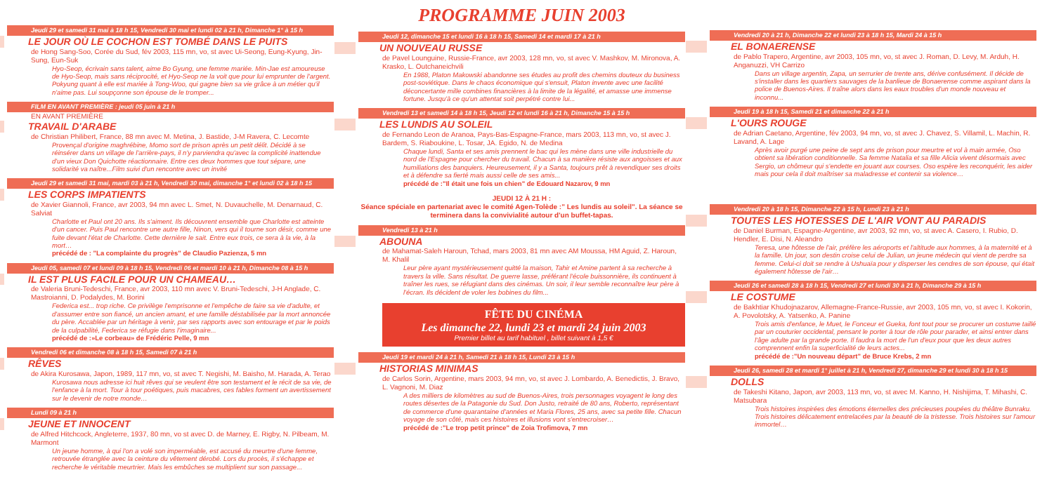Jeudi 29 et samedi 31 mai à 18 h 15, Vendredi 30 mai et lundi 02 à 21 h, Dimanche 1° à 15 h
LE JOUR OÙ LE COCHON EST TOMBÉ DANS LE PUITS
de Hong Sang-Soo, Corée du Sud, fév 2003, 115 mn, vo, st avec Ui-Seong, Eung-Kyung, Jin-Sung, Eun-Suk
Hyo-Seop, écrivain sans talent, aime Bo Gyung, une femme mariée. Min-Jae est amoureuse de Hyo-Seop, mais sans réciprocité, et Hyo-Seop ne la voit que pour lui emprunter de l'argent. Pokyung quant à elle est mariée à Tong-Woo, qui gagne bien sa vie grâce à un métier qu'il n'aime pas. Lui soupçonne son épouse de le tromper...
FILM EN AVANT PREMIÈRE : jeudi 05 juin à 21 h
EN AVANT PREMIÈRE
TRAVAIL D'ARABE
de Christian Philibert, France, 88 mn avec M. Metina, J. Bastide, J-M Ravera, C. Lecomte
Provençal d'origine maghrébine, Momo sort de prison après un petit délit. Décidé à se réinsérer dans un village de l'arrière-pays, il n'y parviendra qu'avec la complicité inattendue d'un vieux Don Quichotte réactionnaire. Entre ces deux hommes que tout sépare, une solidarité va naître...Film suivi d'un rencontre avec un invité
Jeudi 29 et samedi 31 mai, mardi 03 à 21 h, Vendredi 30 mai, dimanche 1° et lundi 02 à 18 h 15
LES CORPS IMPATIENTS
de Xavier Giannoli, France, avr 2003, 94 mn avec L. Smet, N. Duvauchelle, M. Denarnaud, C. Salviat
Charlotte et Paul ont 20 ans. Ils s'aiment. Ils découvrent ensemble que Charlotte est atteinte d'un cancer. Puis Paul rencontre une autre fille, Ninon, vers qui il tourne son désir, comme une fuite devant l'état de Charlotte. Cette dernière le sait. Entre eux trois, ce sera à la vie, à la mort…
précédé de : "La complainte du progrès" de Claudio Pazienza, 5 mn
Jeudi 05, samedi 07 et lundi 09 à 18 h 15, Vendredi 06 et mardi 10 à 21 h, Dimanche 08 à 15 h
IL EST PLUS FACILE POUR UN CHAMEAU…
de Valeria Bruni-Tedeschi, France, avr 2003, 110 mn avec V. Bruni-Tedeschi, J-H Anglade, C. Mastroianni, D. Podalydes, M. Borini
Federica est... trop riche. Ce privilège l'emprisonne et l'empêche de faire sa vie d'adulte, et d'assumer entre son fiancé, un ancien amant, et une famille déstabilisée par la mort annoncée du père. Accablée par un héritage à venir, par ses rapports avec son entourage et par le poids de la culpabilité, Federica se réfugie dans l'imaginaire...
précédé de :»Le corbeau» de Frédéric Pelle, 9 mn
Vendredi 06 et dimanche 08 à 18 h 15, Samedi 07 à 21 h
RÊVES
de Akira Kurosawa, Japon, 1989, 117 mn, vo, st avec T. Negishi, M. Baisho, M. Harada, A. Terao
Kurosawa nous adresse ici huit rêves qui se veulent être son testament et le récit de sa vie, de l'enfance à la mort. Tour à tour poétiques, puis macabres, ces fables forment un avertissement sur le devenir de notre monde…
Lundi 09 à 21 h
JEUNE ET INNOCENT
de Alfred Hitchcock, Angleterre, 1937, 80 mn, vo st avec D. de Marney, E. Rigby, N. Pilbeam, M. Marmont
Un jeune homme, à qui l'on a volé son imperméable, est accusé du meurtre d'une femme, retrouvée étranglée avec la ceinture du vêtement dérobé. Lors du procès, il s'échappe et recherche le véritable meurtrier. Mais les embûches se multiplient sur son passage...
PROGRAMME JUIN 2003
Jeudi 12, dimanche 15 et lundi 16 à 18 h 15, Samedi 14 et mardi 17 à 21 h
UN NOUVEAU RUSSE
de Pavel Lounguine, Russie-France, avr 2003, 128 mn, vo, st avec V. Mashkov, M. Mironova, A. Krasko, L. Outchaneichvili
En 1988, Platon Makowski abandonne ses études au profit des chemins douteux du business post-soviétique. Dans le chaos économique qui s'ensuit, Platon invente avec une facilité déconcertante mille combines financières à la limite de la légalité, et amasse une immense fortune. Jusqu'à ce qu'un attentat soit perpétré contre lui...
Vendredi 13 et samedi 14 à 18 h 15, Jeudi 12 et lundi 16 à 21 h, Dimanche 15 à 15 h
LES LUNDIS AU SOLEIL
de Fernando Leon de Aranoa, Pays-Bas-Espagne-France, mars 2003, 113 mn, vo, st avec J. Bardem, S. Riaboukine, L. Tosar, JA. Egido, N. de Medina
Chaque lundi, Santa et ses amis prennent le bac qui les mène dans une ville industrielle du nord de l'Espagne pour chercher du travail. Chacun à sa manière résiste aux angoisses et aux humiliations des banquiers. Heureusement, il y a Santa, toujours prêt à revendiquer ses droits et à défendre sa fierté mais aussi celle de ses amis...
précédé de :"Il était une fois un chien" de Edouard Nazarov, 9 mn
JEUDI 12 À 21 H :
Séance spéciale en partenariat avec le comité Agen-Tolède :" Les lundis au soleil". La séance se terminera dans la convivialité autour d'un buffet-tapas.
Vendredi 13 à 21 h
ABOUNA
de Mahamat-Saleh Haroun, Tchad, mars 2003, 81 mn avec AM Moussa, HM Aguid, Z. Haroun, M. Khalil
Leur père ayant mystérieusement quitté la maison, Tahir et Amine partent à sa recherche à travers la ville. Sans résultat. De guerre lasse, préférant l'école buissonnière, ils continuent à traîner les rues, se réfugiant dans des cinémas. Un soir, il leur semble reconnaître leur père à l'écran. Ils décident de voler les bobines du film...
FÊTE DU CINÉMA
Les dimanche 22, lundi 23 et mardi 24 juin 2003
Premier billet au tarif habituel , billet suivant à 1,5 €
Jeudi 19 et mardi 24 à 21 h, Samedi 21 à 18 h 15, Lundi 23 à 15 h
HISTORIAS MINIMAS
de Carlos Sorin, Argentine, mars 2003, 94 mn, vo, st avec J. Lombardo, A. Benedictis, J. Bravo, L. Vagnoni, M. Diaz
A des milliers de kilomètres au sud de Buenos-Aires, trois personnages voyagent le long des routes désertes de la Patagonie du Sud. Don Justo, retraité de 80 ans, Roberto, représentant de commerce d'une quarantaine d'années et Maria Flores, 25 ans, avec sa petite fille. Chacun voyage de son côté, mais ces histoires et illusions vont s'entrecroiser…
précédé de :"Le trop petit prince" de Zoia Trofimova, 7 mn
Vendredi 20 à 21 h, Dimanche 22 et lundi 23 à 18 h 15, Mardi 24 à 15 h
EL BONAERENSE
de Pablo Trapero, Argentine, avr 2003, 105 mn, vo, st avec J. Roman, D. Levy, M. Arduh, H. Anganuzzi, VH Carrizo
Dans un village argentin, Zapa, un serrurier de trente ans, dérive confusément. Il décide de s'installer dans les quartiers sauvages de la banlieue de Bonaerense comme aspirant dans la police de Buenos-Aires. Il traîne alors dans les eaux troubles d'un monde nouveau et inconnu...
Jeudi 19 à 18 h 15, Samedi 21 et dimanche 22 à 21 h
L'OURS ROUGE
de Adrian Caetano, Argentine, fév 2003, 94 mn, vo, st avec J. Chavez, S. Villamil, L. Machin, R. Lavand, A. Lage
Après avoir purgé une peine de sept ans de prison pour meurtre et vol à main armée, Oso obtient sa libération conditionnelle. Sa femme Natalia et sa fille Alicia vivent désormais avec Sergio, un chômeur qui s'endette en jouant aux courses. Oso espère les reconquérir, les aider mais pour cela il doit maîtriser sa maladresse et contenir sa violence…
Vendredi 20 à 18 h 15, Dimanche 22 à 15 h, Lundi 23 à 21 h
TOUTES LES HOTESSES DE L'AIR VONT AU PARADIS
de Daniel Burman, Espagne-Argentine, avr 2003, 92 mn, vo, st avec A. Casero, I. Rubio, D. Hendler, E. Disi, N. Aleandro
Teresa, une hôtesse de l'air, préfère les aéroports et l'altitude aux hommes, à la maternité et à la famille. Un jour, son destin croise celui de Julian, un jeune médecin qui vient de perdre sa femme. Celui-ci doit se rendre à Ushuaïa pour y disperser les cendres de son épouse, qui était également hôtesse de l'air…
Jeudi 26 et samedi 28 à 18 h 15, Vendredi 27 et lundi 30 à 21 h, Dimanche 29 à 15 h
LE COSTUME
de Bakhtiar Khudojnazarov, Allemagne-France-Russie, avr 2003, 105 mn, vo, st avec I. Kokorin, A. Povolotsky, A. Yatsenko, A. Panine
Trois amis d'enfance, le Muet, le Fonceur et Gueka, font tout pour se procurer un costume taillé par un couturier occidental, pensant le porter à tour de rôle pour parader, et ainsi entrer dans l'âge adulte par la grande porte. Il faudra la mort de l'un d'eux pour que les deux autres comprennent enfin la superficialité de leurs actes...
précédé de :"Un nouveau départ" de Bruce Krebs, 2 mn
Jeudi 26, samedi 28 et mardi 1° juillet à 21 h, Vendredi 27, dimanche 29 et lundi 30 à 18 h 15
DOLLS
de Takeshi Kitano, Japon, avr 2003, 113 mn, vo, st avec M. Kanno, H. Nishijima, T. Mihashi, C. Matsubara
Trois histoires inspirées des émotions éternelles des précieuses poupées du théâtre Bunraku. Trois histoires délicatement entrelacées par la beauté de la tristesse. Trois histoires sur l'amour immortel…